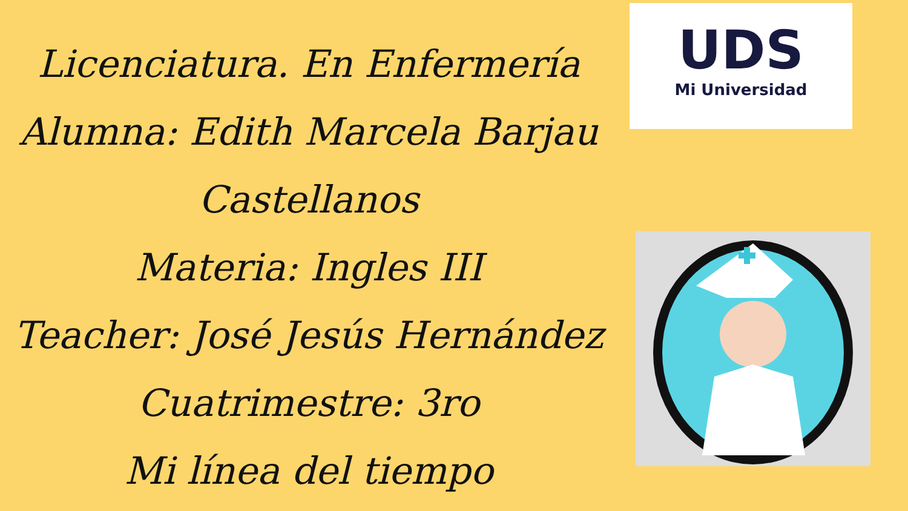Licenciatura. En Enfermería
Alumna: Edith Marcela Barjau
Castellanos
Materia: Ingles III
Teacher: José Jesús Hernández
Cuatrimestre: 3ro
Mi línea del tiempo
UDS
Mi Universidad